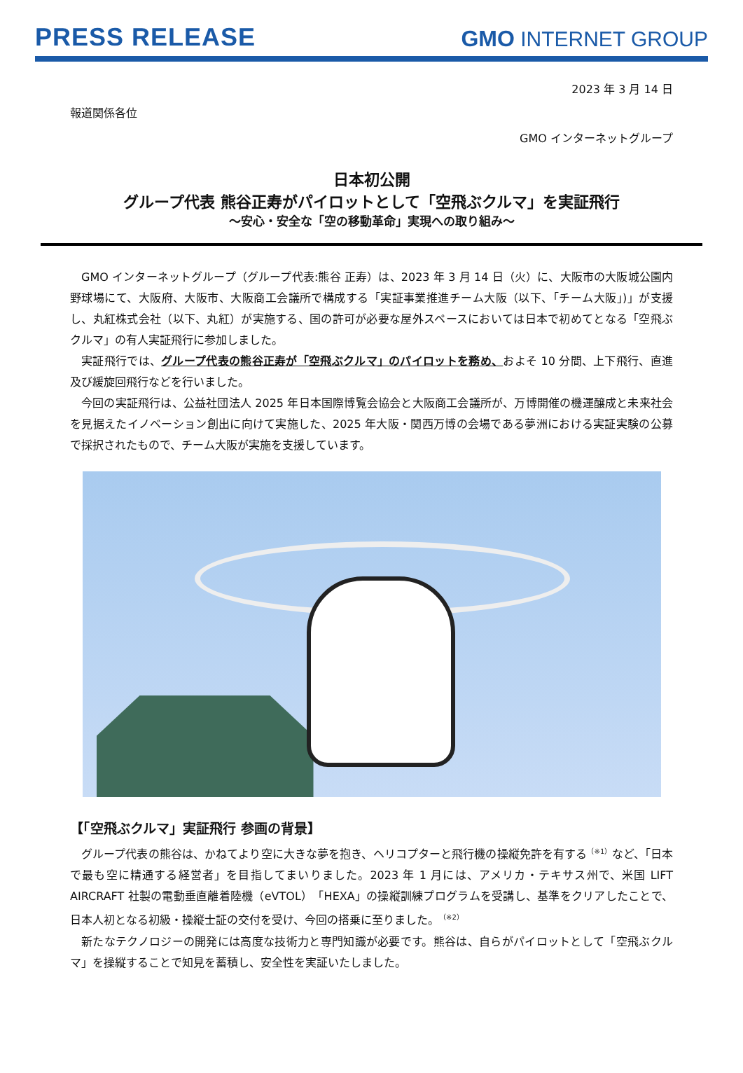PRESS RELEASE
GMO INTERNET GROUP
2023 年 3 月 14 日
報道関係各位
GMO インターネットグループ
日本初公開
グループ代表 熊谷正寿がパイロットとして「空飛ぶクルマ」を実証飛行
～安心・安全な「空の移動革命」実現への取り組み～
GMO インターネットグループ（グループ代表:熊谷 正寿）は、2023 年 3 月 14 日（火）に、大阪市の大阪城公園内野球場にて、大阪府、大阪市、大阪商工会議所で構成する「実証事業推進チーム大阪（以下、「チーム大阪」)」が支援し、丸紅株式会社（以下、丸紅）が実施する、国の許可が必要な屋外スペースにおいては日本で初めてとなる「空飛ぶクルマ」の有人実証飛行に参加しました。
実証飛行では、グループ代表の熊谷正寿が「空飛ぶクルマ」のパイロットを務め、およそ 10 分間、上下飛行、直進及び緩旋回飛行などを行いました。
今回の実証飛行は、公益社団法人 2025 年日本国際博覧会協会と大阪商工会議所が、万博開催の機運醸成と未来社会を見据えたイノベーション創出に向けて実施した、2025 年大阪・関西万博の会場である夢洲における実証実験の公募で採択されたもので、チーム大阪が実施を支援しています。
【「空飛ぶクルマ」実証飛行 参画の背景】
グループ代表の熊谷は、かねてより空に大きな夢を抱き、ヘリコプターと飛行機の操縦免許を有する<sup>（※1）</sup>など、「日本で最も空に精通する経営者」を目指してまいりました。2023 年 1 月には、アメリカ・テキサス州で、米国 LIFT AIRCRAFT 社製の電動垂直離着陸機（eVTOL）「HEXA」の操縦訓練プログラムを受講し、基準をクリアしたことで、日本人初となる初級・操縦士証の交付を受け、今回の搭乗に至りました。<sup>（※2）</sup>
新たなテクノロジーの開発には高度な技術力と専門知識が必要です。熊谷は、自らがパイロットとして「空飛ぶクルマ」を操縦することで知見を蓄積し、安全性を実証いたしました。